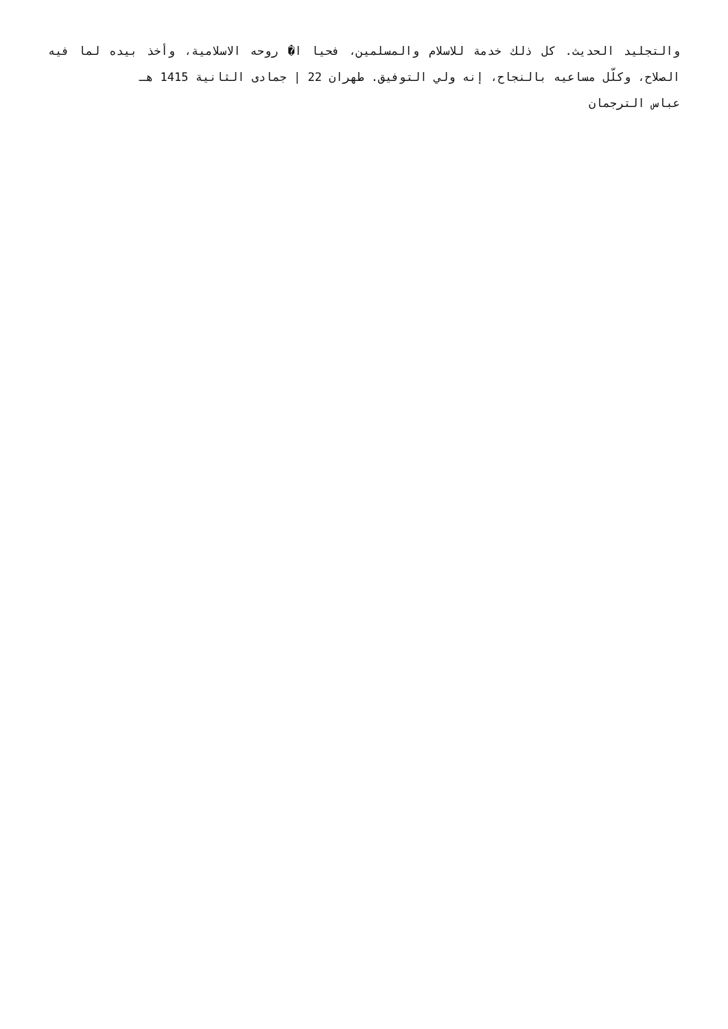والتجليد الحديث. كل ذلك خدمة للاسلام والمسلمين، فحيا ا� روحه الاسلامية، وأخذ بيده لما فيه الصلاح، وكلّل مساعيه بالنجاح، إنه ولي التوفيق. طهران 22 | جمادى الثانية 1415 هـ
عباس الترجمان